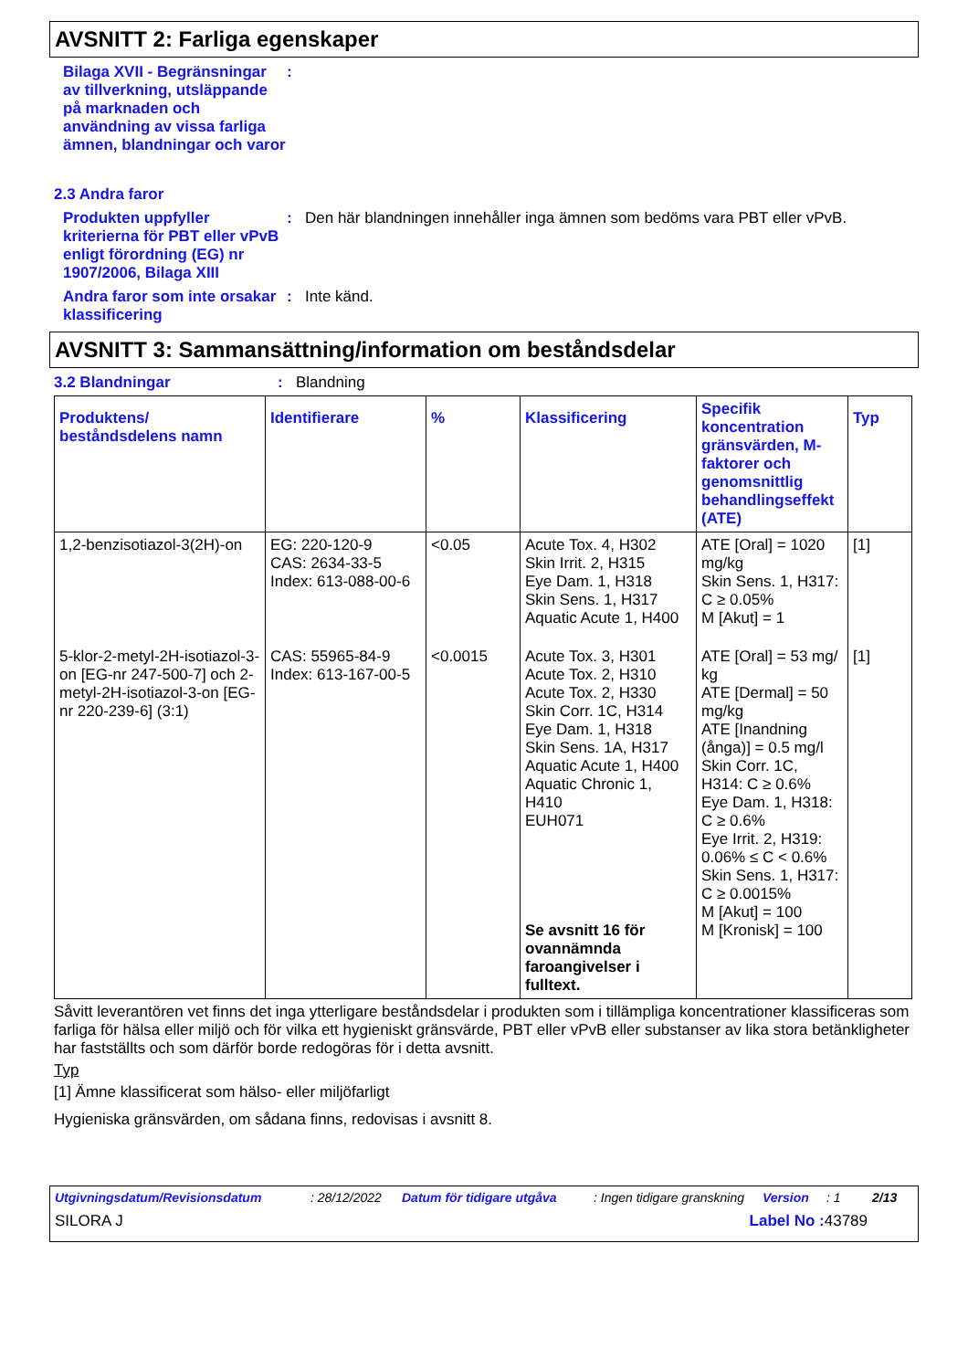AVSNITT 2: Farliga egenskaper
Bilaga XVII - Begränsningar av tillverkning, utsläppande på marknaden och användning av vissa farliga ämnen, blandningar och varor
:
2.3 Andra faror
Produkten uppfyller kriterierna för PBT eller vPvB enligt förordning (EG) nr 1907/2006, Bilaga XIII
: Den här blandningen innehåller inga ämnen som bedöms vara PBT eller vPvB.
Andra faror som inte orsakar klassificering
: Inte känd.
AVSNITT 3: Sammansättning/information om beståndsdelar
3.2 Blandningar : Blandning
| Produktens/ beståndsdelens namn | Identifierare | % | Klassificering | Specifik koncentration gränsvärden, M-faktorer och genomsnittlig behandlingseffekt (ATE) | Typ |
| --- | --- | --- | --- | --- | --- |
| 1,2-benzisotiazol-3(2H)-on | EG: 220-120-9 CAS: 2634-33-5 Index: 613-088-00-6 | <0.05 | Acute Tox. 4, H302 Skin Irrit. 2, H315 Eye Dam. 1, H318 Skin Sens. 1, H317 Aquatic Acute 1, H400 | ATE [Oral] = 1020 mg/kg Skin Sens. 1, H317: C ≥ 0.05% M [Akut] = 1 | [1] |
| 5-klor-2-metyl-2H-isotiazol-3-on [EG-nr 247-500-7] och 2-metyl-2H-isotiazol-3-on [EG-nr 220-239-6] (3:1) | CAS: 55965-84-9 Index: 613-167-00-5 | <0.0015 | Acute Tox. 3, H301 Acute Tox. 2, H310 Acute Tox. 2, H330 Skin Corr. 1C, H314 Eye Dam. 1, H318 Skin Sens. 1A, H317 Aquatic Acute 1, H400 Aquatic Chronic 1, H410 EUH071 Se avsnitt 16 för ovannämnda faroangivelser i fulltext. | ATE [Oral] = 53 mg/ kg ATE [Dermal] = 50 mg/kg ATE [Inandning (ånga)] = 0.5 mg/l Skin Corr. 1C, H314: C ≥ 0.6% Eye Dam. 1, H318: C ≥ 0.6% Eye Irrit. 2, H319: 0.06% ≤ C < 0.6% Skin Sens. 1, H317: C ≥ 0.0015% M [Akut] = 100 M [Kronisk] = 100 | [1] |
Såvitt leverantören vet finns det inga ytterligare beståndsdelar i produkten som i tillämpliga koncentrationer klassificeras som farliga för hälsa eller miljö och för vilka ett hygieniskt gränsvärde, PBT eller vPvB eller substanser av lika stora betänkligheter har fastställts och som därför borde redogöras för i detta avsnitt.
Typ
[1] Ämne klassificerat som hälso- eller miljöfarligt
Hygieniska gränsvärden, om sådana finns, redovisas i avsnitt 8.
Utgivningsdatum/Revisionsdatum: 28/12/2022 Datum för tidigare utgåva: Ingen tidigare granskning Version: 1 2/13
SILORA J Label No : 43789